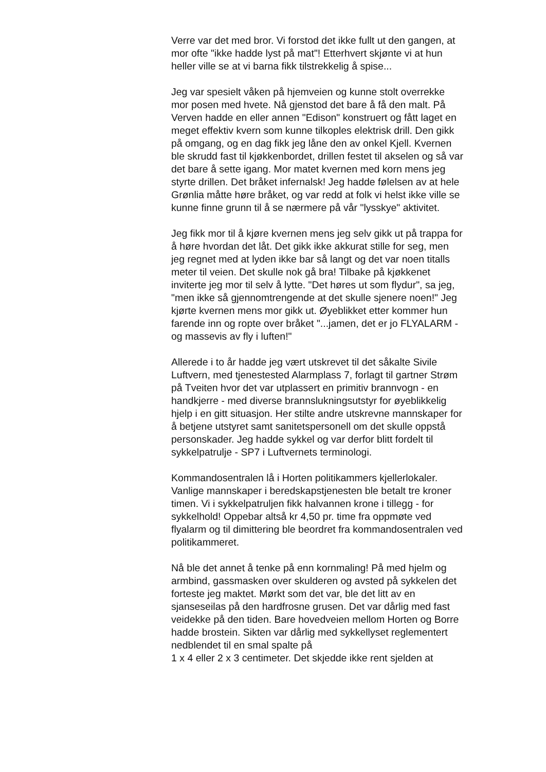Verre var det med bror. Vi forstod det ikke fullt ut den gangen, at mor ofte "ikke hadde lyst på mat"! Etterhvert skjønte vi at hun heller ville se at vi barna fikk tilstrekkelig å spise...
Jeg var spesielt våken på hjemveien og kunne stolt overrekke mor posen med hvete. Nå gjenstod det bare å få den malt. På Verven hadde en eller annen "Edison" konstruert og fått laget en meget effektiv kvern som kunne tilkoples elektrisk drill. Den gikk på omgang, og en dag fikk jeg låne den av onkel Kjell. Kvernen ble skrudd fast til kjøkkenbordet, drillen festet til akselen og så var det bare å sette igang. Mor matet kvernen med korn mens jeg styrte drillen. Det bråket infernalsk! Jeg hadde følelsen av at hele Grønlia måtte høre bråket, og var redd at folk vi helst ikke ville se kunne finne grunn til å se nærmere på vår "lysskye" aktivitet.
Jeg fikk mor til å kjøre kvernen mens jeg selv gikk ut på trappa for å høre hvordan det låt. Det gikk ikke akkurat stille for seg, men jeg regnet med at lyden ikke bar så langt og det var noen titalls meter til veien. Det skulle nok gå bra! Tilbake på kjøkkenet inviterte jeg mor til selv å lytte. "Det høres ut som flydur", sa jeg, "men ikke så gjennomtrengende at det skulle sjenere noen!" Jeg kjørte kvernen mens mor gikk ut. Øyeblikket etter kommer hun farende inn og ropte over bråket "...jamen, det er jo FLYALARM - og massevis av fly i luften!"
Allerede i to år hadde jeg vært utskrevet til det såkalte Sivile Luftvern, med tjenestested Alarmplass 7, forlagt til gartner Strøm på Tveiten hvor det var utplassert en primitiv brannvogn - en handkjerre - med diverse brannslukningsutstyr for øyeblikkelig hjelp i en gitt situasjon. Her stilte andre utskrevne mannskaper for å betjene utstyret samt sanitetspersonell om det skulle oppstå personskader. Jeg hadde sykkel og var derfor blitt fordelt til sykkelpatrulje - SP7 i Luftvernets terminologi.
Kommandosentralen lå i Horten politikammers kjellerlokaler. Vanlige mannskaper i beredskapstjenesten ble betalt tre kroner timen. Vi i sykkelpatruljen fikk halvannen krone i tillegg - for sykkelhold! Oppebar altså kr 4,50 pr. time fra oppmøte ved flyalarm og til dimittering ble beordret fra kommandosentralen ved politikammeret.
Nå ble det annet å tenke på enn kornmaling! På med hjelm og armbind, gassmasken over skulderen og avsted på sykkelen det forteste jeg maktet. Mørkt som det var, ble det litt av en sjanseseilas på den hardfrosne grusen. Det var dårlig med fast veidekke på den tiden. Bare hovedveien mellom Horten og Borre hadde brostein. Sikten var dårlig med sykkellyset reglementert nedblendet til en smal spalte på
1 x 4 eller 2 x 3 centimeter. Det skjedde ikke rent sjelden at